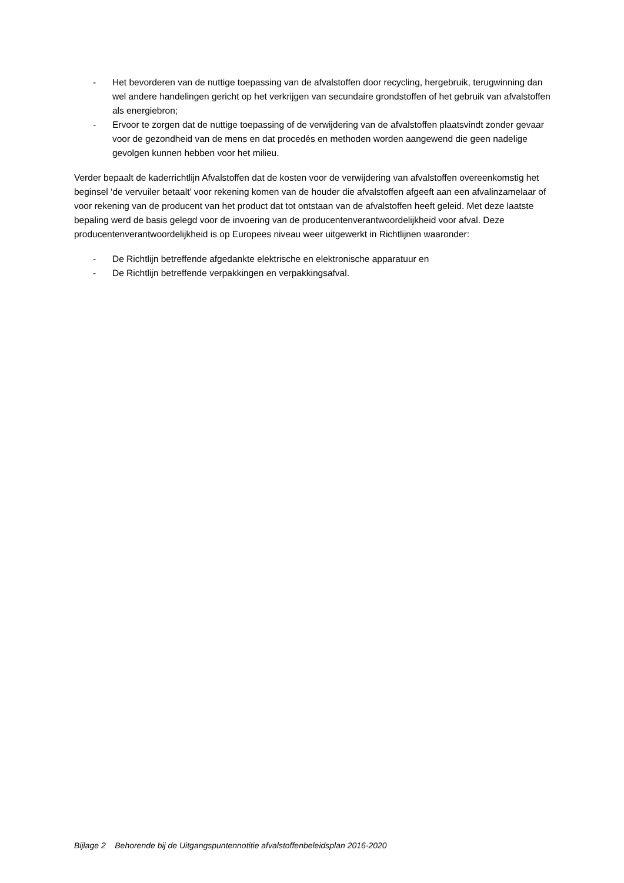- Het bevorderen van de nuttige toepassing van de afvalstoffen door recycling, hergebruik, terugwinning dan wel andere handelingen gericht op het verkrijgen van secundaire grondstoffen of het gebruik van afvalstoffen als energiebron;
- Ervoor te zorgen dat de nuttige toepassing of de verwijdering van de afvalstoffen plaatsvindt zonder gevaar voor de gezondheid van de mens en dat procedés en methoden worden aangewend die geen nadelige gevolgen kunnen hebben voor het milieu.
Verder bepaalt de kaderrichtlijn Afvalstoffen dat de kosten voor de verwijdering van afvalstoffen overeenkomstig het beginsel ‘de vervuiler betaalt’ voor rekening komen van de houder die afvalstoffen afgeeft aan een afvalinzamelaar of voor rekening van de producent van het product dat tot ontstaan van de afvalstoffen heeft geleid. Met deze laatste bepaling werd de basis gelegd voor de invoering van de producentenverantwoordelijkheid voor afval. Deze producentenverantwoordelijkheid is op Europees niveau weer uitgewerkt in Richtlijnen waaronder:
- De Richtlijn betreffende afgedankte elektrische en elektronische apparatuur en
- De Richtlijn betreffende verpakkingen en verpakkingsafval.
Bijlage 2 Behorende bij de Uitgangspuntennotitie afvalstoffenbeleidsplan 2016-2020